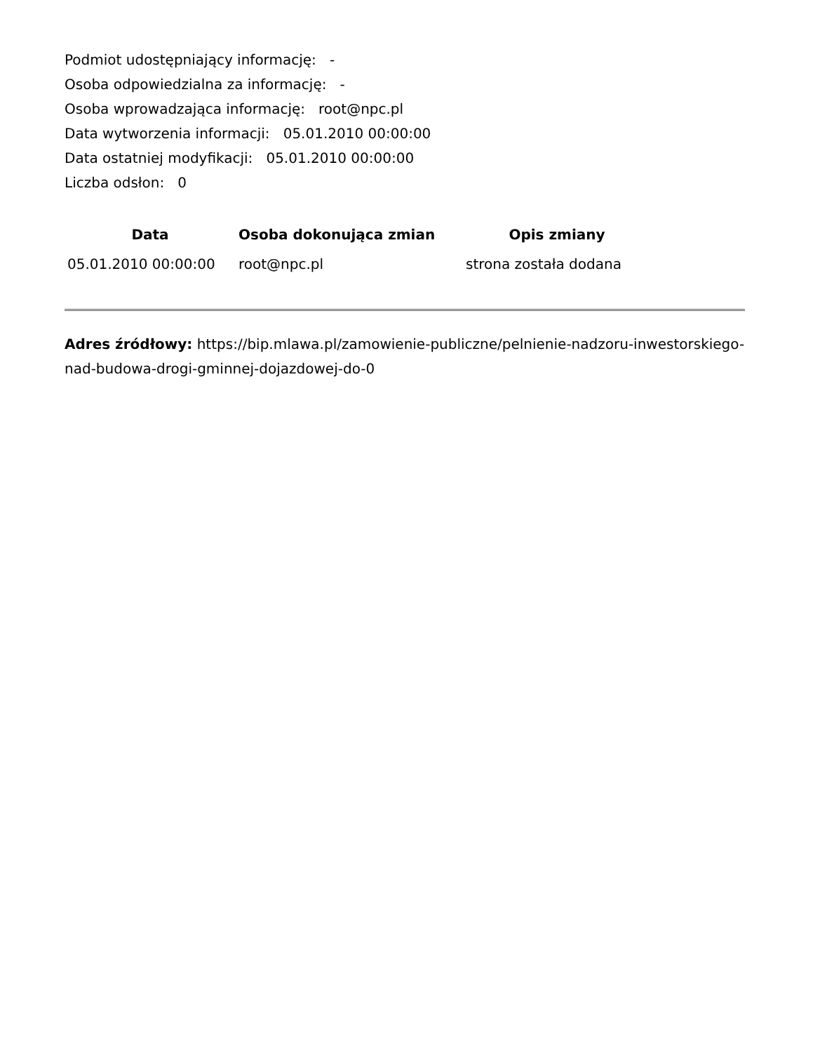Podmiot udostępniający informację: -
Osoba odpowiedzialna za informację: -
Osoba wprowadzająca informację: root@npc.pl
Data wytworzenia informacji: 05.01.2010 00:00:00
Data ostatniej modyfikacji: 05.01.2010 00:00:00
Liczba odsłon: 0
| Data | Osoba dokonująca zmian | Opis zmiany |
| --- | --- | --- |
| 05.01.2010 00:00:00 | root@npc.pl | strona została dodana |
Adres źródłowy: https://bip.mlawa.pl/zamowienie-publiczne/pelnienie-nadzoru-inwestorskiego-nad-budowa-drogi-gminnej-dojazdowej-do-0